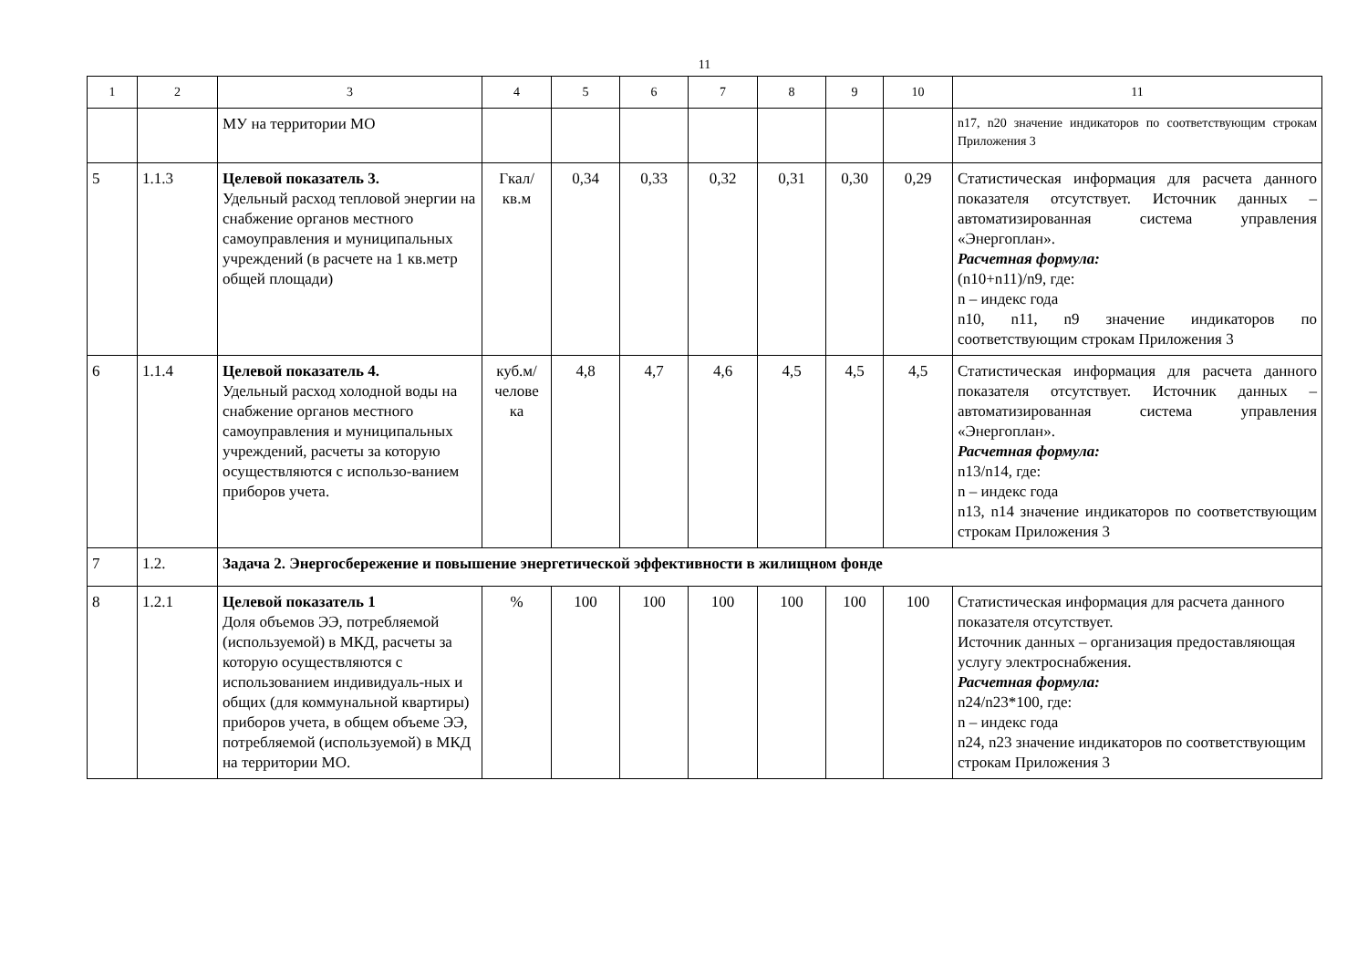11
| 1 | 2 | 3 | 4 | 5 | 6 | 7 | 8 | 9 | 10 | 11 |
| | | МУ на территории МО | | | | | | | | n17, n20 значение индикаторов по соответствующим строкам Приложения 3 |
| 5 | 1.1.3 | Целевой показатель 3. Удельный расход тепловой энергии на снабжение органов местного самоуправления и муниципальных учреждений (в расчете на 1 кв.метр общей площади) | Гкал/ кв.м | 0,34 | 0,33 | 0,32 | 0,31 | 0,30 | 0,29 | Статистическая информация для расчета данного показателя отсутствует. Источник данных –автоматизированная система управления «Энергоплан». Расчетная формула: (n10+n11)/n9, где: n – индекс года n10, n11, n9 значение индикаторов по соответствующим строкам Приложения 3 |
| 6 | 1.1.4 | Целевой показатель 4. Удельный расход холодной воды на снабжение органов местного самоуправления и муниципальных учреждений, расчеты за которую осуществляются с использо-ванием приборов учета. | куб.м/ челове ка | 4,8 | 4,7 | 4,6 | 4,5 | 4,5 | 4,5 | Статистическая информация для расчета данного показателя отсутствует. Источник данных –автоматизированная система управления «Энергоплан». Расчетная формула: n13/n14, где: n – индекс года n13, n14 значение индикаторов по соответствующим строкам Приложения 3 |
| 7 | 1.2. | Задача 2. Энергосбережение и повышение энергетической эффективности в жилищном фонде | | | | | | | | |
| 8 | 1.2.1 | Целевой показатель 1 Доля объемов ЭЭ, потребляемой (используемой) в МКД, расчеты за которую осуществляются с использованием индивидуаль-ных и общих (для коммунальной квартиры) приборов учета, в общем объеме ЭЭ, потребляемой (используемой) в МКД на территории МО. | % | 100 | 100 | 100 | 100 | 100 | 100 | Статистическая информация для расчета данного показателя отсутствует. Источник данных – организация предоставляющая услугу электроснабжения. Расчетная формула: n24/n23*100, где: n – индекс года n24, n23 значение индикаторов по соответствующим строкам Приложения 3 |